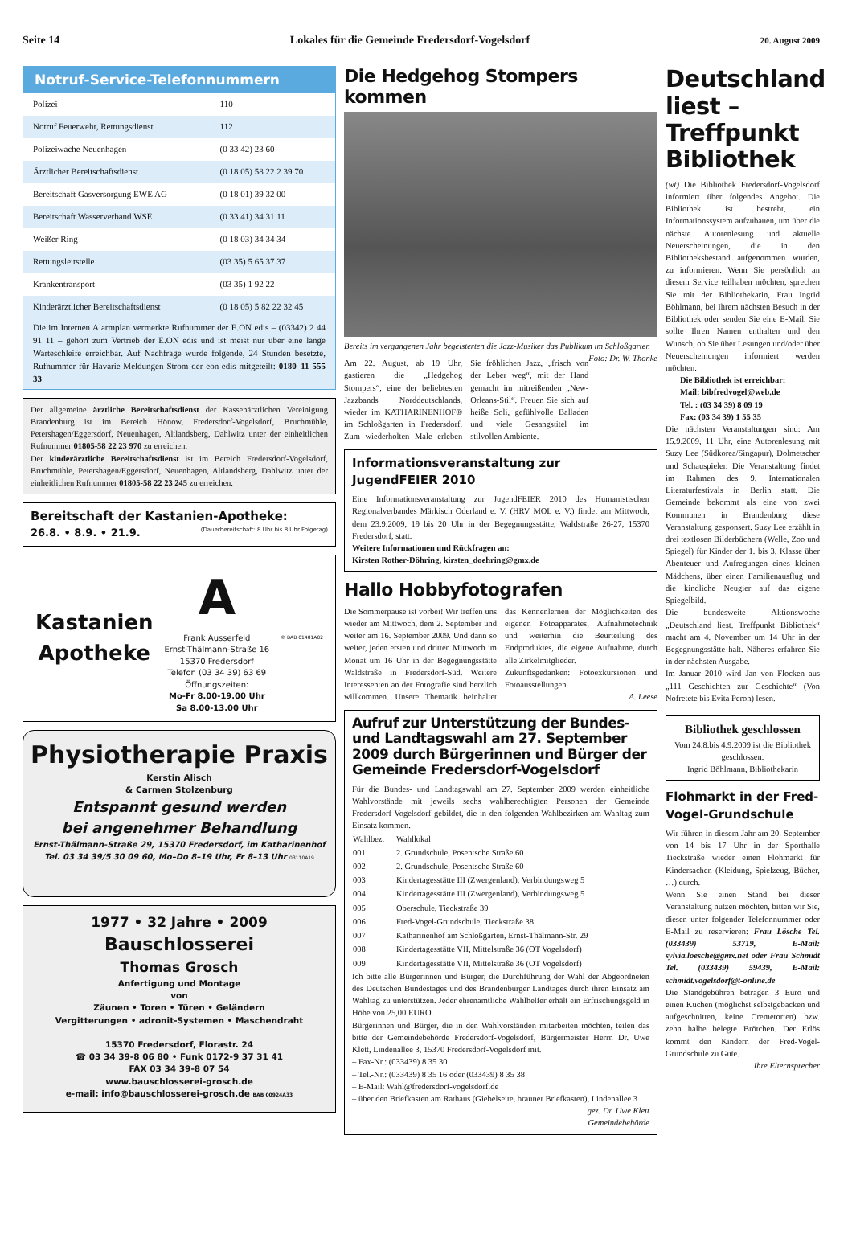Seite 14 Lokales für die Gemeinde Fredersdorf-Vogelsdorf 20. August 2009
Notruf-Service-Telefonnummern
| Polizei | 110 |
| Notruf Feuerwehr, Rettungsdienst | 112 |
| Polizeiwache Neuenhagen | (0 33 42) 23 60 |
| Ärztlicher Bereitschaftsdienst | (0 18 05) 58 22 2 39 70 |
| Bereitschaft Gasversorgung EWE AG | (0 18 01) 39 32 00 |
| Bereitschaft Wasserverband WSE | (0 33 41) 34 31 11 |
| Weißer Ring | (0 18 03) 34 34 34 |
| Rettungsleitstelle | (03 35) 5 65 37 37 |
| Krankentransport | (03 35) 1 92 22 |
| Kinderärztlicher Bereitschaftsdienst | (0 18 05) 5 82 22 32 45 |
Die im Internen Alarmplan vermerkte Rufnummer der E.ON edis – (03342) 2 44 91 11 – gehört zum Vertrieb der E.ON edis und ist meist nur über eine lange Warteschleife erreichbar. Auf Nachfrage wurde folgende, 24 Stunden besetzte, Rufnummer für Havarie-Meldungen Strom der eon-edis mitgeteilt: 0180–11 555 33
Der allgemeine ärztliche Bereitschaftsdienst der Kassenärztlichen Vereinigung Brandenburg ist im Bereich Hönow, Fredersdorf-Vogelsdorf, Bruchmühle, Petershagen/Eggersdorf, Neuenhagen, Altlandsberg, Dahlwitz unter der einheitlichen Rufnummer 01805-58 22 23 970 zu erreichen.
Der kinderärztliche Bereitschaftsdienst ist im Bereich Fredersdorf-Vogelsdorf, Bruchmühle, Petershagen/Eggersdorf, Neuenhagen, Altlandsberg, Dahlwitz unter der einheitlichen Rufnummer 01805-58 22 23 245 zu erreichen.
Bereitschaft der Kastanien-Apotheke:
26.8. • 8.9. • 21.9. (Dauerbereitschaft: 8 Uhr bis 8 Uhr Folgetag)
Kastanien
Apotheke
A
Frank Ausserfeld
Ernst-Thälmann-Straße 16
15370 Fredersdorf
Telefon (03 34 39) 63 69
Öffnungszeiten:
Mo-Fr 8.00-19.00 Uhr
Sa 8.00-13.00 Uhr
© BAB 01481A02
Physiotherapie Praxis
Kerstin Alisch
& Carmen Stolzenburg
Entspannt gesund werden
bei angenehmer Behandlung
Ernst-Thälmann-Straße 29, 15370 Fredersdorf, im Katharinenhof
Tel. 03 34 39/5 30 09 60, Mo–Do 8–19 Uhr, Fr 8–13 Uhr 03110A19
1977 • 32 Jahre • 2009
Bauschlosserei
Thomas Grosch
Anfertigung und Montage
von
Zäunen • Toren • Türen • Geländern
Vergitterungen • adronit-Systemen • Maschendraht
15370 Fredersdorf, Florastr. 24
☎ 03 34 39-8 06 80 • Funk 0172-9 37 31 41
FAX 03 34 39-8 07 54
www.bauschlosserei-grosch.de
e-mail: info@bauschlosserei-grosch.de BAB 00924A33
Die Hedgehog Stompers kommen
Bereits im vergangenen Jahr begeisterten die Jazz-Musiker das Publikum im Schloßgarten Foto: Dr. W. Thonke
Am 22. August, ab 19 Uhr, gastieren die „Hedgehog Stompers“, eine der beliebtesten Jazzbands Norddeutschlands, wieder im KATHARINENHOF® im Schloßgarten in Fredersdorf. Zum wiederholten Male erleben Sie fröhlichen Jazz, „frisch von der Leber weg“, mit der Hand gemacht im mitreißenden „New-Orleans-Stil“. Freuen Sie sich auf heiße Soli, gefühlvolle Balladen und viele Gesangstitel im stilvollen Ambiente.
Informationsveranstaltung zur JugendFEIER 2010
Eine Informationsveranstaltung zur JugendFEIER 2010 des Humanistischen Regionalverbandes Märkisch Oderland e. V. (HRV MOL e. V.) findet am Mittwoch, dem 23.9.2009, 19 bis 20 Uhr in der Begegnungsstätte, Waldstraße 26-27, 15370 Fredersdorf, statt.
Weitere Informationen und Rückfragen an:
Kirsten Rother-Döhring, kirsten_doehring@gmx.de
Hallo Hobbyfotografen
Die Sommerpause ist vorbei! Wir treffen uns wieder am Mittwoch, dem 2. September und weiter am 16. September 2009. Und dann so weiter, jeden ersten und dritten Mittwoch im Monat um 16 Uhr in der Begegnungsstätte Waldstraße in Fredersdorf-Süd. Weitere Interessenten an der Fotografie sind herzlich willkommen. Unsere Thematik beinhaltet das Kennenlernen der Möglichkeiten des eigenen Fotoapparates, Aufnahmetechnik und weiterhin die Beurteilung des Endproduktes, die eigene Aufnahme, durch alle Zirkelmitglieder.
Zukunftsgedanken: Fotoexkursionen und Fotoausstellungen.
A. Leese
Aufruf zur Unterstützung der Bundes- und Landtagswahl am 27. September 2009 durch Bürgerinnen und Bürger der Gemeinde Fredersdorf-Vogelsdorf
Für die Bundes- und Landtagswahl am 27. September 2009 werden einheitliche Wahlvorstände mit jeweils sechs wahlberechtigten Personen der Gemeinde Fredersdorf-Vogelsdorf gebildet, die in den folgenden Wahlbezirken am Wahltag zum Einsatz kommen.
| Wahlbez. | Wahllokal |
| --- | --- |
| 001 | 2. Grundschule, Posentsche Straße 60 |
| 002 | 2. Grundschule, Posentsche Straße 60 |
| 003 | Kindertagesstätte III (Zwergenland), Verbindungsweg 5 |
| 004 | Kindertagesstätte III (Zwergenland), Verbindungsweg 5 |
| 005 | Oberschule, Tieckstraße 39 |
| 006 | Fred-Vogel-Grundschule, Tieckstraße 38 |
| 007 | Katharinenhof am Schloßgarten, Ernst-Thälmann-Str. 29 |
| 008 | Kindertagesstätte VII, Mittelstraße 36 (OT Vogelsdorf) |
| 009 | Kindertagesstätte VII, Mittelstraße 36 (OT Vogelsdorf) |
Ich bitte alle Bürgerinnen und Bürger, die Durchführung der Wahl der Abgeordneten des Deutschen Bundestages und des Brandenburger Landtages durch ihren Einsatz am Wahltag zu unterstützen. Jeder ehrenamtliche Wahlhelfer erhält ein Erfrischungsgeld in Höhe von 25,00 EURO.
Bürgerinnen und Bürger, die in den Wahlvorständen mitarbeiten möchten, teilen das bitte der Gemeindebehörde Fredersdorf-Vogelsdorf, Bürgermeister Herrn Dr. Uwe Klett, Lindenallee 3, 15370 Fredersdorf-Vogelsdorf mit.
– Fax-Nr.: (033439) 8 35 30
– Tel.-Nr.: (033439) 8 35 16 oder (033439) 8 35 38
– E-Mail: Wahl@fredersdorf-vogelsdorf.de
– über den Briefkasten am Rathaus (Giebelseite, brauner Briefkasten), Lindenallee 3
gez. Dr. Uwe Klett
Gemeindebehörde
Deutschland liest – Treffpunkt Bibliothek
(wt) Die Bibliothek Fredersdorf-Vogelsdorf informiert über folgendes Angebot. Die Bibliothek ist bestrebt, ein Informationssystem aufzubauen, um über die nächste Autorenlesung und aktuelle Neuerscheinungen, die in den Bibliotheksbestand aufgenommen wurden, zu informieren. Wenn Sie persönlich an diesem Service teilhaben möchten, sprechen Sie mit der Bibliothekarin, Frau Ingrid Böhlmann, bei Ihrem nächsten Besuch in der Bibliothek oder senden Sie eine E-Mail. Sie sollte Ihren Namen enthalten und den Wunsch, ob Sie über Lesungen und/oder über Neuerscheinungen informiert werden möchten.
Die Bibliothek ist erreichbar:
Mail: bibfredvogel@web.de
Tel. : (03 34 39) 8 09 19
Fax: (03 34 39) 1 55 35
Die nächsten Veranstaltungen sind: Am 15.9.2009, 11 Uhr, eine Autorenlesung mit Suzy Lee (Südkorea/Singapur), Dolmetscher und Schauspieler. Die Veranstaltung findet im Rahmen des 9. Internationalen Literaturfestivals in Berlin statt. Die Gemeinde bekommt als eine von zwei Kommunen in Brandenburg diese Veranstaltung gesponsert. Suzy Lee erzählt in drei textlosen Bilderbüchern (Welle, Zoo und Spiegel) für Kinder der 1. bis 3. Klasse über Abenteuer und Aufregungen eines kleinen Mädchens, über einen Familienausflug und die kindliche Neugier auf das eigene Spiegelbild.
Die bundesweite Aktionswoche „Deutschland liest. Treffpunkt Bibliothek“ macht am 4. November um 14 Uhr in der Begegnungsstätte halt. Näheres erfahren Sie in der nächsten Ausgabe.
Im Januar 2010 wird Jan von Flocken aus „111 Geschichten zur Geschichte“ (Von Nofretete bis Evita Peron) lesen.
Bibliothek geschlossen
Vom 24.8.bis 4.9.2009 ist die Bibliothek geschlossen.
Ingrid Böhlmann, Bibliothekarin
Flohmarkt in der Fred-Vogel-Grundschule
Wir führen in diesem Jahr am 20. September von 14 bis 17 Uhr in der Sporthalle Tieckstraße wieder einen Flohmarkt für Kindersachen (Kleidung, Spielzeug, Bücher, …) durch.
Wenn Sie einen Stand bei dieser Veranstaltung nutzen möchten, bitten wir Sie, diesen unter folgender Telefonnummer oder E-Mail zu reservieren: Frau Lösche Tel. (033439) 53719, E-Mail: sylvia.loesche@gmx.net oder Frau Schmidt Tel. (033439) 59439, E-Mail: schmidt.vogelsdorf@t-online.de
Die Standgebühren betragen 3 Euro und einen Kuchen (möglichst selbstgebacken und aufgeschnitten, keine Cremetorten) bzw. zehn halbe belegte Brötchen. Der Erlös kommt den Kindern der Fred-Vogel-Grundschule zu Gute.
Ihre Elternsprecher